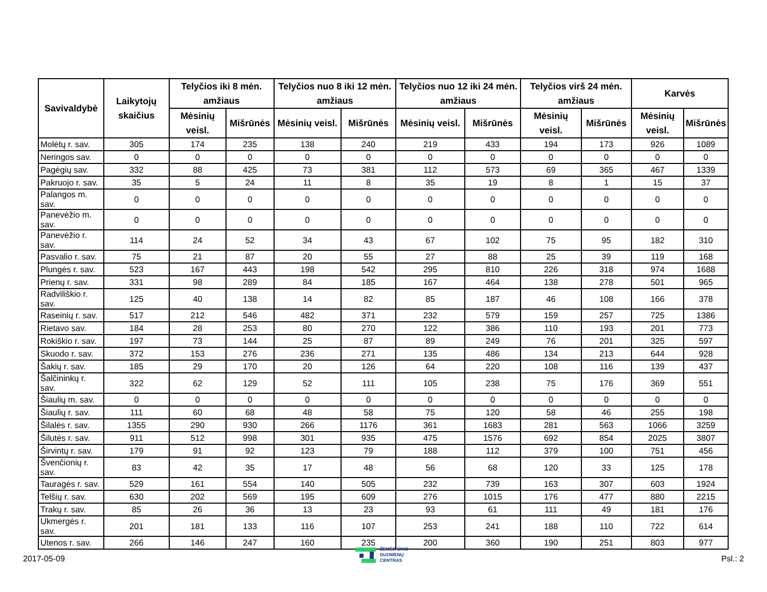| Savivaldybė | Laikytojų skaičius | Telyčios iki 8 mėn. amžiaus | | Telyčios nuo 8 iki 12 mėn. amžiaus | | Telyčios nuo 12 iki 24 mėn. amžiaus | | Telyčios virš 24 mėn. amžiaus | | Karvės | |
| --- | --- | --- | --- | --- | --- | --- | --- | --- | --- | --- | --- |
| | | Mėsinių veisl. | Mišrūnės | Mėsinių veisl. | Mišrūnės | Mėsinių veisl. | Mišrūnės | Mėsinių veisl. | Mišrūnės | Mėsinių veisl. | Mišrūnės |
| Molėtų r. sav. | 305 | 174 | 235 | 138 | 240 | 219 | 433 | 194 | 173 | 926 | 1089 |
| Neringos sav. | 0 | 0 | 0 | 0 | 0 | 0 | 0 | 0 | 0 | 0 | 0 |
| Pagėgių sav. | 332 | 88 | 425 | 73 | 381 | 112 | 573 | 69 | 365 | 467 | 1339 |
| Pakruojo r. sav. | 35 | 5 | 24 | 11 | 8 | 35 | 19 | 8 | 1 | 15 | 37 |
| Palangos m. sav. | 0 | 0 | 0 | 0 | 0 | 0 | 0 | 0 | 0 | 0 | 0 |
| Panevėžio m. sav. | 0 | 0 | 0 | 0 | 0 | 0 | 0 | 0 | 0 | 0 | 0 |
| Panevėžio r. sav. | 114 | 24 | 52 | 34 | 43 | 67 | 102 | 75 | 95 | 182 | 310 |
| Pasvalio r. sav. | 75 | 21 | 87 | 20 | 55 | 27 | 88 | 25 | 39 | 119 | 168 |
| Plungės r. sav. | 523 | 167 | 443 | 198 | 542 | 295 | 810 | 226 | 318 | 974 | 1688 |
| Prienų r. sav. | 331 | 98 | 289 | 84 | 185 | 167 | 464 | 138 | 278 | 501 | 965 |
| Radviliškio r. sav. | 125 | 40 | 138 | 14 | 82 | 85 | 187 | 46 | 108 | 166 | 378 |
| Raseinių r. sav. | 517 | 212 | 546 | 482 | 371 | 232 | 579 | 159 | 257 | 725 | 1386 |
| Rietavo sav. | 184 | 28 | 253 | 80 | 270 | 122 | 386 | 110 | 193 | 201 | 773 |
| Rokiškio r. sav. | 197 | 73 | 144 | 25 | 87 | 89 | 249 | 76 | 201 | 325 | 597 |
| Skuodo r. sav. | 372 | 153 | 276 | 236 | 271 | 135 | 486 | 134 | 213 | 644 | 928 |
| Šakių r. sav. | 185 | 29 | 170 | 20 | 126 | 64 | 220 | 108 | 116 | 139 | 437 |
| Šalčininkų r. sav. | 322 | 62 | 129 | 52 | 111 | 105 | 238 | 75 | 176 | 369 | 551 |
| Šiaulių m. sav. | 0 | 0 | 0 | 0 | 0 | 0 | 0 | 0 | 0 | 0 | 0 |
| Šiaulių r. sav. | 111 | 60 | 68 | 48 | 58 | 75 | 120 | 58 | 46 | 255 | 198 |
| Šilalės r. sav. | 1355 | 290 | 930 | 266 | 1176 | 361 | 1683 | 281 | 563 | 1066 | 3259 |
| Šilutės r. sav. | 911 | 512 | 998 | 301 | 935 | 475 | 1576 | 692 | 854 | 2025 | 3807 |
| Širvintų r. sav. | 179 | 91 | 92 | 123 | 79 | 188 | 112 | 379 | 100 | 751 | 456 |
| Švenčionių r. sav. | 83 | 42 | 35 | 17 | 48 | 56 | 68 | 120 | 33 | 125 | 178 |
| Tauragės r. sav. | 529 | 161 | 554 | 140 | 505 | 232 | 739 | 163 | 307 | 603 | 1924 |
| Telšių r. sav. | 630 | 202 | 569 | 195 | 609 | 276 | 1015 | 176 | 477 | 880 | 2215 |
| Trakų r. sav. | 85 | 26 | 36 | 13 | 23 | 93 | 61 | 111 | 49 | 181 | 176 |
| Ukmergės r. sav. | 201 | 181 | 133 | 116 | 107 | 253 | 241 | 188 | 110 | 722 | 614 |
| Utenos r. sav. | 266 | 146 | 247 | 160 | 235 | 200 | 360 | 190 | 251 | 803 | 977 |
2017-05-09
ŽEMĖS ŪKIO
DUOMENŲ
CENTRAS
Psl.: 2